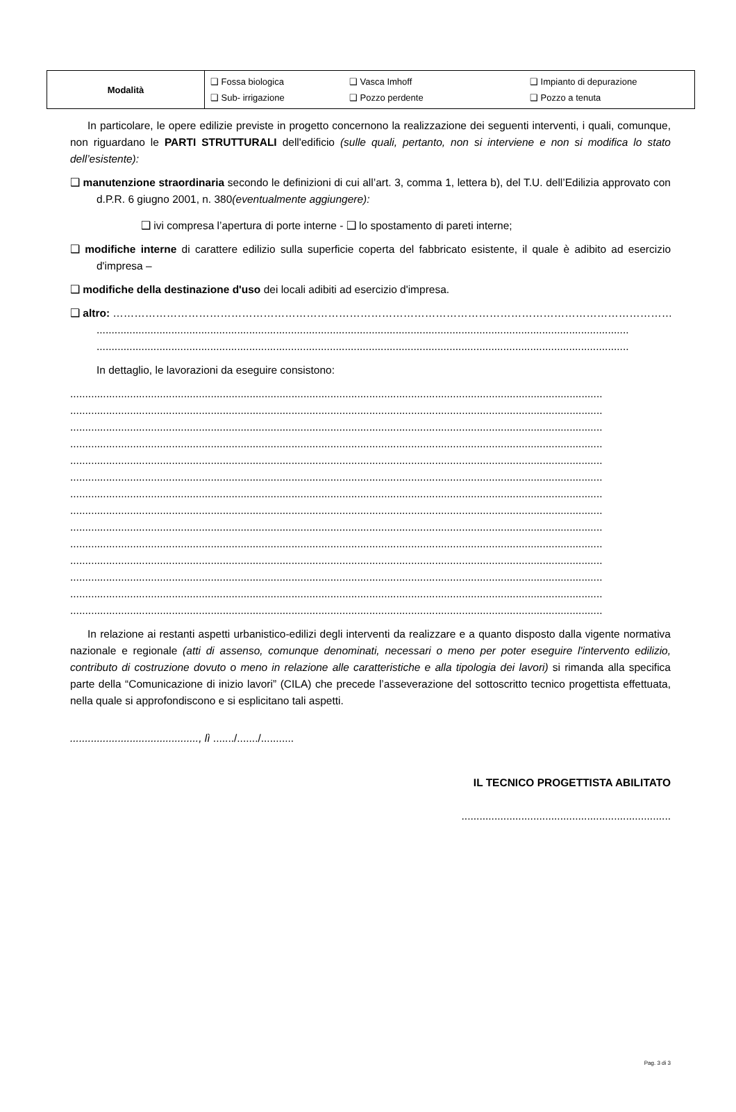| Modalità | ❑ Fossa biologica ❑ Vasca Imhoff ❑ Impianto di depurazione ❑ Sub- irrigazione ❑ Pozzo perdente ❑ Pozzo a tenuta |
In particolare, le opere edilizie previste in progetto concernono la realizzazione dei seguenti interventi, i quali, comunque, non riguardano le PARTI STRUTTURALI dell'edificio (sulle quali, pertanto, non si interviene e non si modifica lo stato dell’esistente):
❑ manutenzione straordinaria secondo le definizioni di cui all’art. 3, comma 1, lettera b), del T.U. dell’Edilizia approvato con d.P.R. 6 giugno 2001, n. 380(eventualmente aggiungere):
❑ ivi compresa l’apertura di porte interne - ❑ lo spostamento di pareti interne;
❑ modifiche interne di carattere edilizio sulla superficie coperta del fabbricato esistente, il quale è adibito ad esercizio d'impresa –
❑ modifiche della destinazione d'uso dei locali adibiti ad esercizio d'impresa.
❑ altro: ………………………………………………………………………………………………………………………………………………
..................................................................................................................................................................................
..................................................................................................................................................................................
In dettaglio, le lavorazioni da eseguire consistono:
..................................................................................................................................................................................
..................................................................................................................................................................................
..................................................................................................................................................................................
..................................................................................................................................................................................
..................................................................................................................................................................................
..................................................................................................................................................................................
..................................................................................................................................................................................
..................................................................................................................................................................................
..................................................................................................................................................................................
..................................................................................................................................................................................
..................................................................................................................................................................................
..................................................................................................................................................................................
..................................................................................................................................................................................
..................................................................................................................................................................................
In relazione ai restanti aspetti urbanistico-edilizi degli interventi da realizzare e a quanto disposto dalla vigente normativa nazionale e regionale (atti di assenso, comunque denominati, necessari o meno per poter eseguire l'intervento edilizio, contributo di costruzione dovuto o meno in relazione alle caratteristiche e alla tipologia dei lavori) si rimanda alla specifica parte della “Comunicazione di inizio lavori” (CILA) che precede l’asseverazione del sottoscritto tecnico progettista effettuata, nella quale si approfondiscono e si esplicitano tali aspetti.
..........................................., lì ......./......./...........
IL TECNICO PROGETTISTA ABILITATO
......................................................................
Pag. 3 di 3